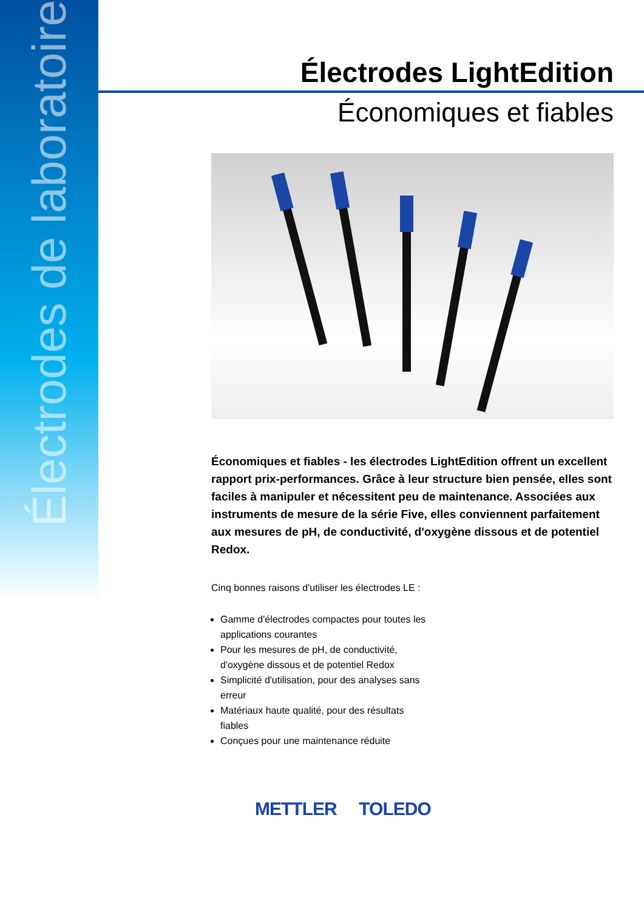Électrodes de laboratoire
Électrodes LightEdition
Économiques et fiables
Économiques et fiables - les électrodes LightEdition offrent un excellent rapport prix-performances. Grâce à leur structure bien pensée, elles sont faciles à manipuler et nécessitent peu de maintenance. Associées aux instruments de mesure de la série Five, elles conviennent parfaitement aux mesures de pH, de conductivité, d'oxygène dissous et de potentiel Redox.
Cinq bonnes raisons d'utiliser les électrodes LE :
Gamme d'électrodes compactes pour toutes les applications courantes
Pour les mesures de pH, de conductivité, d'oxygène dissous et de potentiel Redox
Simplicité d'utilisation, pour des analyses sans erreur
Matériaux haute qualité, pour des résultats fiables
Conçues pour une maintenance réduite
METTLER TOLEDO